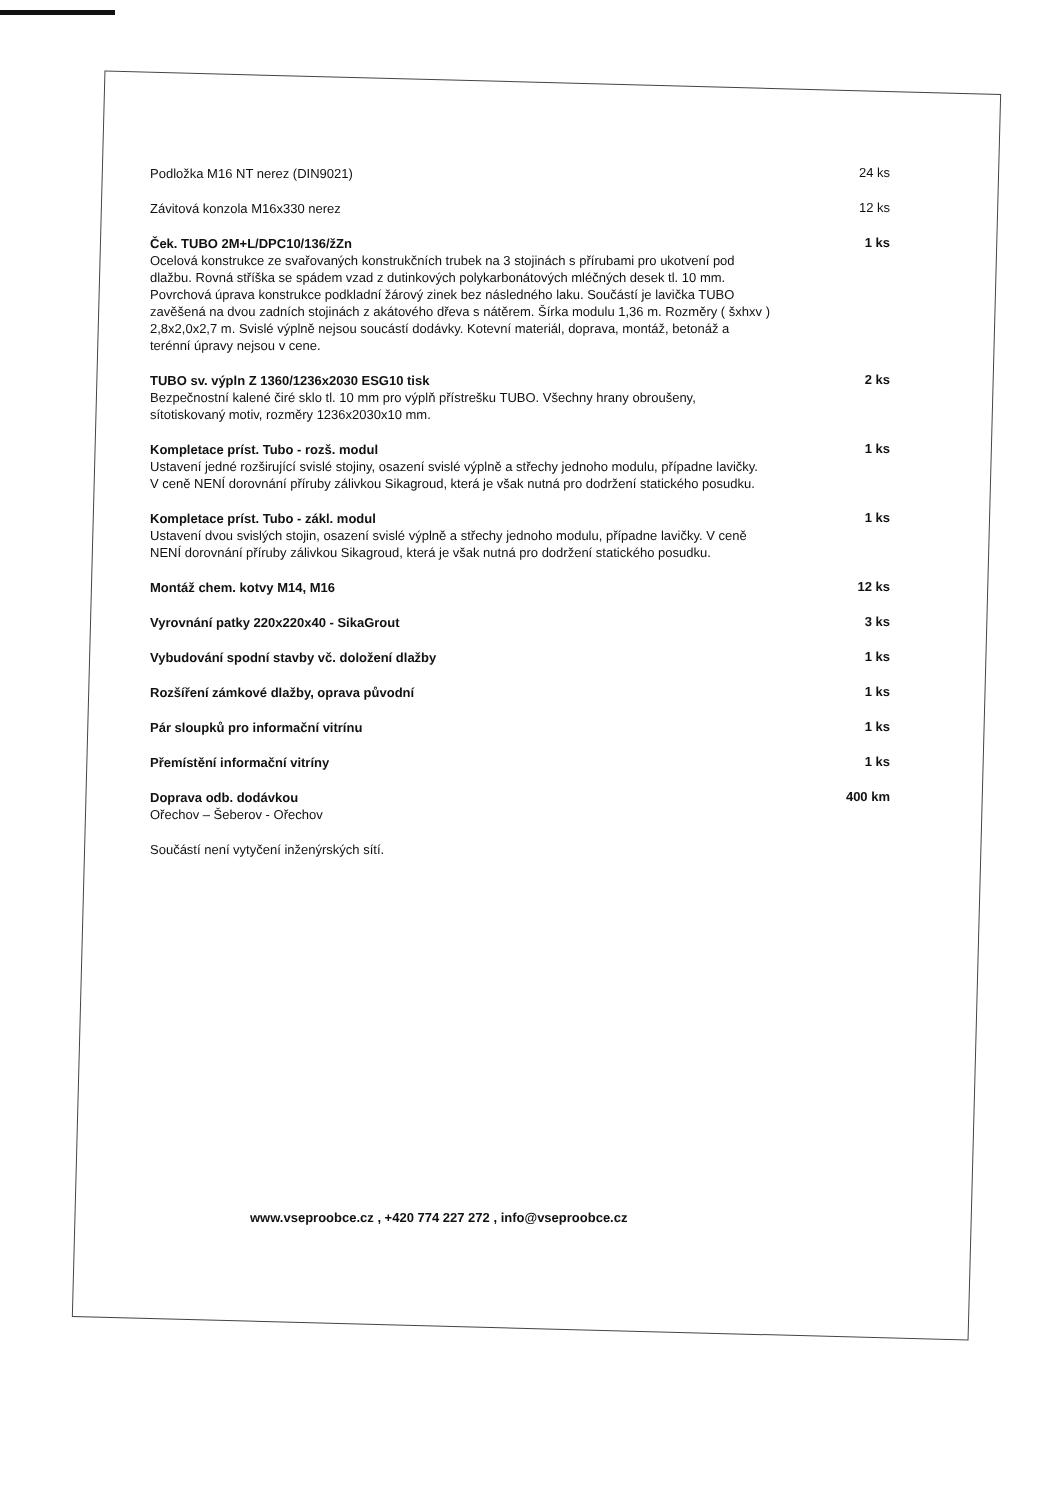Podložka M16 NT nerez (DIN9021)
24 ks
Závitová konzola M16x330 nerez
12 ks
Ček. TUBO 2M+L/DPC10/136/žZn
Ocelová konstrukce ze svařovaných konstrukčních trubek na 3 stojinách s přírubami pro ukotvení pod dlažbu. Rovná stříška se spádem vzad z dutinkových polykarbonátových mléčných desek tl. 10 mm. Povrchová úprava konstrukce podkladní žárový zinek bez následného laku. Součástí je lavička TUBO zavěšená na dvou zadních stojinách z akátového dřeva s nátěrem. Šírka modulu 1,36 m. Rozměry ( šxhxv ) 2,8x2,0x2,7 m. Svislé výplně nejsou soucástí dodávky. Kotevní materiál, doprava, montáž, betonáž a terénní úpravy nejsou v cene.
1 ks
TUBO sv. výpln Z 1360/1236x2030 ESG10 tisk
Bezpečnostní kalené čiré sklo tl. 10 mm pro výplň přístrešku TUBO. Všechny hrany obroušeny, sítotiskovaný motiv, rozměry 1236x2030x10 mm.
2 ks
Kompletace príst. Tubo - rozš. modul
Ustavení jedné rozširující svislé stojiny, osazení svislé výplně a střechy jednoho modulu, případne lavičky. V ceně NENÍ dorovnání příruby zálivkou Sikagroud, která je však nutná pro dodržení statického posudku.
1 ks
Kompletace príst. Tubo - zákl. modul
Ustavení dvou svislých stojin, osazení svislé výplně a střechy jednoho modulu, případne lavičky. V ceně NENÍ dorovnání příruby zálivkou Sikagroud, která je však nutná pro dodržení statického posudku.
1 ks
Montáž chem. kotvy M14, M16
12 ks
Vyrovnání patky 220x220x40 - SikaGrout
3 ks
Vybudování spodní stavby vč. doložení dlažby
1 ks
Rozšíření zámkové dlažby, oprava původní
1 ks
Pár sloupků pro informační vitrínu
1 ks
Přemístění informační vitríny
1 ks
Doprava odb. dodávkou
Ořechov – Šeberov - Ořechov
400 km
Součástí není vytyčení inženýrských sítí.
www.vseproobce.cz , +420 774 227 272 , info@vseproobce.cz